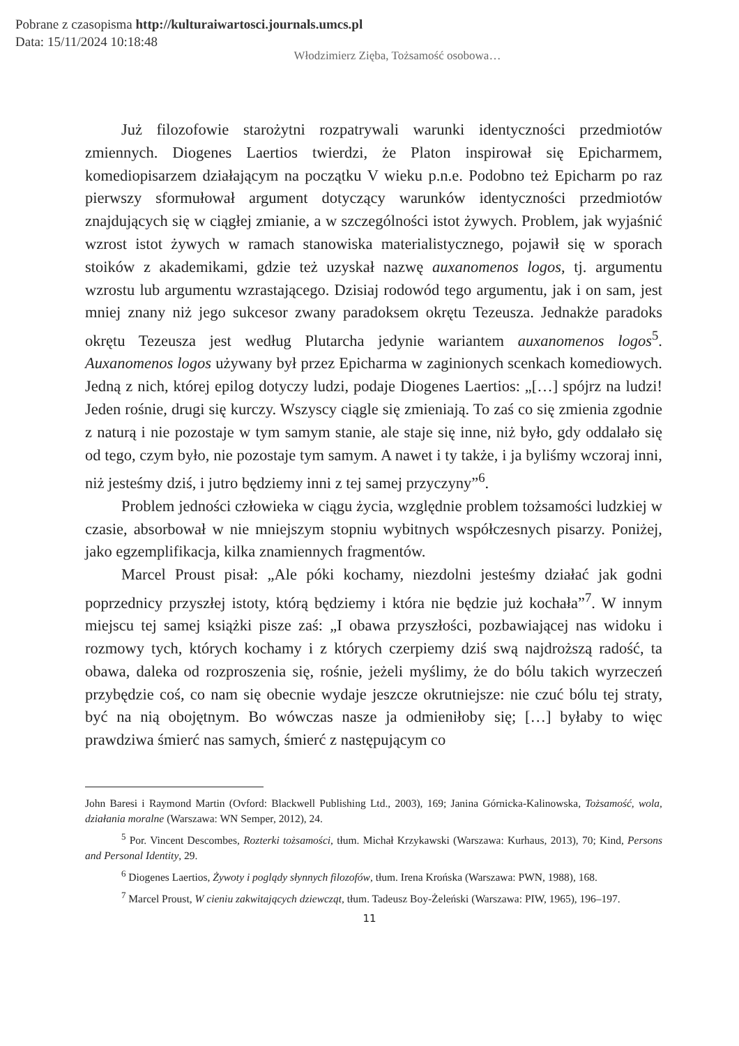Pobrane z czasopisma http://kulturaiwartosci.journals.umcs.pl
Data: 15/11/2024 10:18:48
Włodzimierz Zięba, Tożsamość osobowa…
Już filozofowie starożytni rozpatrywali warunki identyczności przedmiotów zmiennych. Diogenes Laertios twierdzi, że Platon inspirował się Epicharmem, komediopisarzem działającym na początku V wieku p.n.e. Podobno też Epicharm po raz pierwszy sformułował argument dotyczący warunków identyczności przedmiotów znajdujących się w ciągłej zmianie, a w szczególności istot żywych. Problem, jak wyjaśnić wzrost istot żywych w ramach stanowiska materialistycznego, pojawił się w sporach stoików z akademikami, gdzie też uzyskał nazwę auxanomenos logos, tj. argumentu wzrostu lub argumentu wzrastającego. Dzisiaj rodowód tego argumentu, jak i on sam, jest mniej znany niż jego sukcesor zwany paradoksem okrętu Tezeusza. Jednakże paradoks okrętu Tezeusza jest według Plutarcha jedynie wariantem auxanomenos logos<sup>5</sup>. Auxanomenos logos używany był przez Epicharma w zaginionych scenkach komediowych. Jedną z nich, której epilog dotyczy ludzi, podaje Diogenes Laertios: „[…] spójrz na ludzi! Jeden rośnie, drugi się kurczy. Wszyscy ciągle się zmieniają. To zaś co się zmienia zgodnie z naturą i nie pozostaje w tym samym stanie, ale staje się inne, niż było, gdy oddalało się od tego, czym było, nie pozostaje tym samym. A nawet i ty także, i ja byliśmy wczoraj inni, niż jesteśmy dziś, i jutro będziemy inni z tej samej przyczyny”<sup>6</sup>.
Problem jedności człowieka w ciągu życia, względnie problem tożsamości ludzkiej w czasie, absorbował w nie mniejszym stopniu wybitnych współczesnych pisarzy. Poniżej, jako egzemplifikacja, kilka znamiennych fragmentów.
Marcel Proust pisał: „Ale póki kochamy, niezdolni jesteśmy działać jak godni poprzednicy przyszłej istoty, którą będziemy i która nie będzie już kochała”<sup>7</sup>. W innym miejscu tej samej książki pisze zaś: „I obawa przyszłości, pozbawiającej nas widoku i rozmowy tych, których kochamy i z których czerpiemy dziś swą najdroższą radość, ta obawa, daleka od rozproszenia się, rośnie, jeżeli myślimy, że do bólu takich wyrzeczeń przybędzie coś, co nam się obecnie wydaje jeszcze okrutniejsze: nie czuć bólu tej straty, być na nią obojętnym. Bo wówczas nasze ja odmieniłoby się; […] byłaby to więc prawdziwa śmierć nas samych, śmierć z następującym co
John Baresi i Raymond Martin (Ovford: Blackwell Publishing Ltd., 2003), 169; Janina Górnicka-Kalinowska, Tożsamość, wola, działania moralne (Warszawa: WN Semper, 2012), 24.
<sup>5</sup> Por. Vincent Descombes, Rozterki tożsamości, tłum. Michał Krzykawski (Warszawa: Kurhaus, 2013), 70; Kind, Persons and Personal Identity, 29.
<sup>6</sup> Diogenes Laertios, Żywoty i poglądy słynnych filozofów, tłum. Irena Krońska (Warszawa: PWN, 1988), 168.
<sup>7</sup> Marcel Proust, W cieniu zakwitających dziewcząt, tłum. Tadeusz Boy-Żeleński (Warszawa: PIW, 1965), 196–197.
11